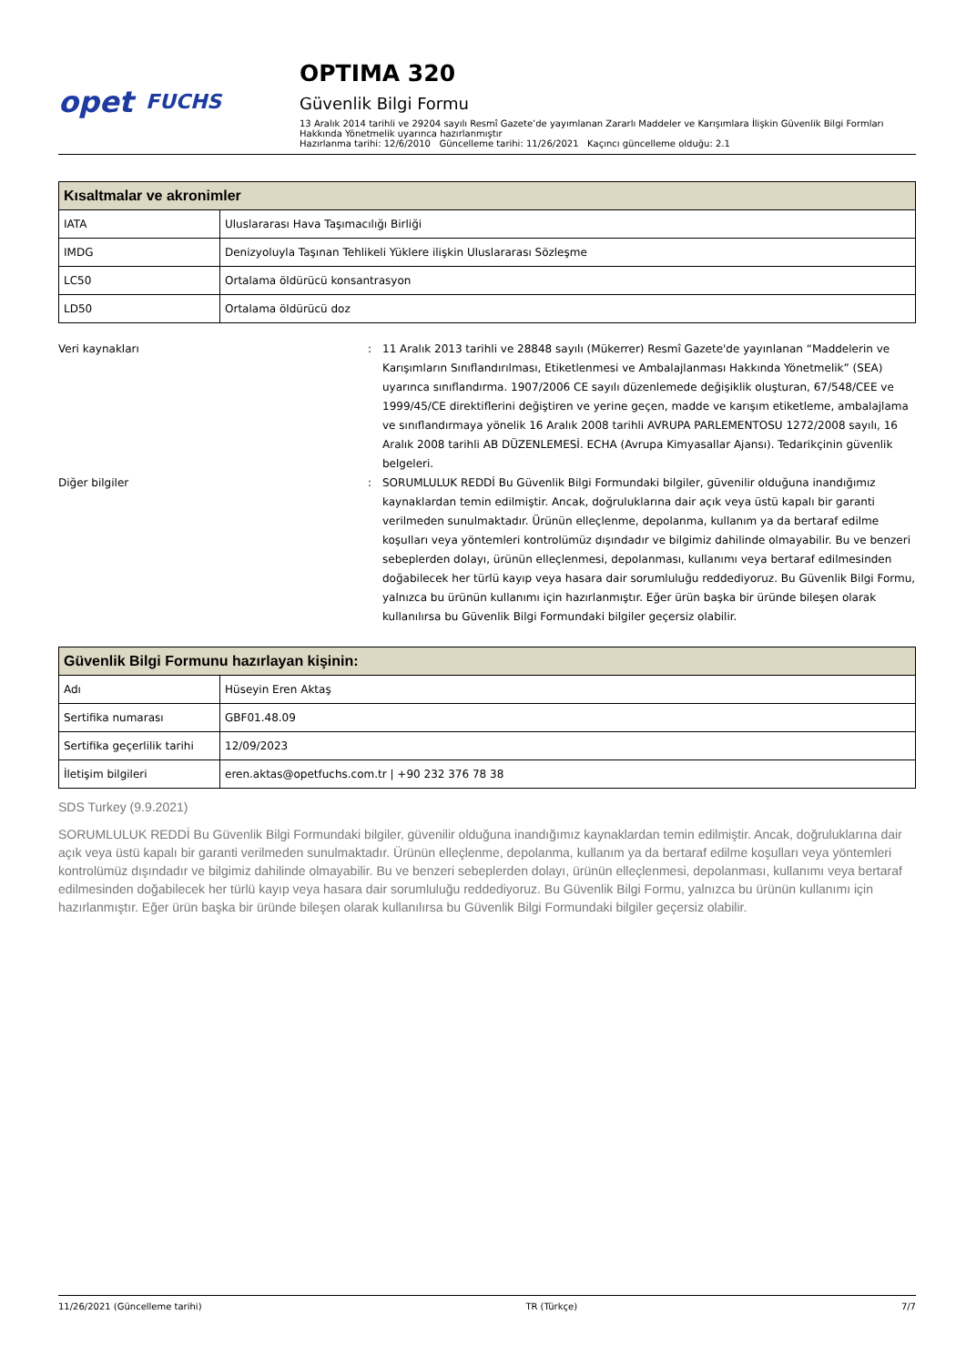opet FUCHS
OPTIMA 320
Güvenlik Bilgi Formu
13 Aralık 2014 tarihli ve 29204 sayılı Resmî Gazete’de yayımlanan Zararlı Maddeler ve Karışımlara İlişkin Güvenlik Bilgi Formları Hakkında Yönetmelik uyarınca hazırlanmıştır
Hazırlanma tarihi: 12/6/2010 Güncelleme tarihi: 11/26/2021 Kaçıncı güncelleme olduğu: 2.1
| Kısaltmalar ve akronimler | |
| --- | --- |
| IATA | Uluslararası Hava Taşımacılığı Birliği |
| IMDG | Denizyoluyla Taşınan Tehlikeli Yüklere ilişkin Uluslararası Sözleşme |
| LC50 | Ortalama öldürücü konsantrasyon |
| LD50 | Ortalama öldürücü doz |
Veri kaynakları : 11 Aralık 2013 tarihli ve 28848 sayılı (Mükerrer) Resmî Gazete'de yayınlanan “Maddelerin ve Karışımların Sınıflandırılması, Etiketlenmesi ve Ambalajlanması Hakkında Yönetmelik” (SEA) uyarınca sınıflandırma. 1907/2006 CE sayılı düzenlemede değişiklik oluşturan, 67/548/CEE ve 1999/45/CE direktiflerini değiştiren ve yerine geçen, madde ve karışım etiketleme, ambalajlama ve sınıflandırmaya yönelik 16 Aralık 2008 tarihli AVRUPA PARLEMENTOSU 1272/2008 sayılı, 16 Aralık 2008 tarihli AB DÜZENLEMESİ. ECHA (Avrupa Kimyasallar Ajansı). Tedarikçinin güvenlik belgeleri.
Diğer bilgiler : SORUMLULUK REDDİ Bu Güvenlik Bilgi Formundaki bilgiler, güvenilir olduğuna inandığımız kaynaklardan temin edilmiştir. Ancak, doğruluklarına dair açık veya üstü kapalı bir garanti verilmeden sunulmaktadır. Ürünün elleçlenme, depolanma, kullanım ya da bertaraf edilme koşulları veya yöntemleri kontrolümüz dışındadır ve bilgimiz dahilinde olmayabilir. Bu ve benzeri sebeplerden dolayı, ürünün elleçlenmesi, depolanması, kullanımı veya bertaraf edilmesinden doğabilecek her türlü kayıp veya hasara dair sorumluluğu reddediyoruz. Bu Güvenlik Bilgi Formu, yalnızca bu ürünün kullanımı için hazırlanmıştır. Eğer ürün başka bir üründe bileşen olarak kullanılırsa bu Güvenlik Bilgi Formundaki bilgiler geçersiz olabilir.
| Güvenlik Bilgi Formunu hazırlayan kişinin: | |
| --- | --- |
| Adı | Hüseyin Eren Aktaş |
| Sertifika numarası | GBF01.48.09 |
| Sertifika geçerlilik tarihi | 12/09/2023 |
| İletişim bilgileri | eren.aktas@opetfuchs.com.tr / +90 232 376 78 38 |
SDS Turkey (9.9.2021)
SORUMLULUK REDDİ Bu Güvenlik Bilgi Formundaki bilgiler, güvenilir olduğuna inandığımız kaynaklardan temin edilmiştir. Ancak, doğruluklarına dair açık veya üstü kapalı bir garanti verilmeden sunulmaktadır. Ürünün elleçlenme, depolanma, kullanım ya da bertaraf edilme koşulları veya yöntemleri kontrolümüz dışındadır ve bilgimiz dahilinde olmayabilir. Bu ve benzeri sebeplerden dolayı, ürünün elleçlenmesi, depolanması, kullanımı veya bertaraf edilmesinden doğabilecek her türlü kayıp veya hasara dair sorumluluğu reddediyoruz. Bu Güvenlik Bilgi Formu, yalnızca bu ürünün kullanımı için hazırlanmıştır. Eğer ürün başka bir üründe bileşen olarak kullanılırsa bu Güvenlik Bilgi Formundaki bilgiler geçersiz olabilir.
11/26/2021 (Güncelleme tarihi) TR (Türkçe) 7/7